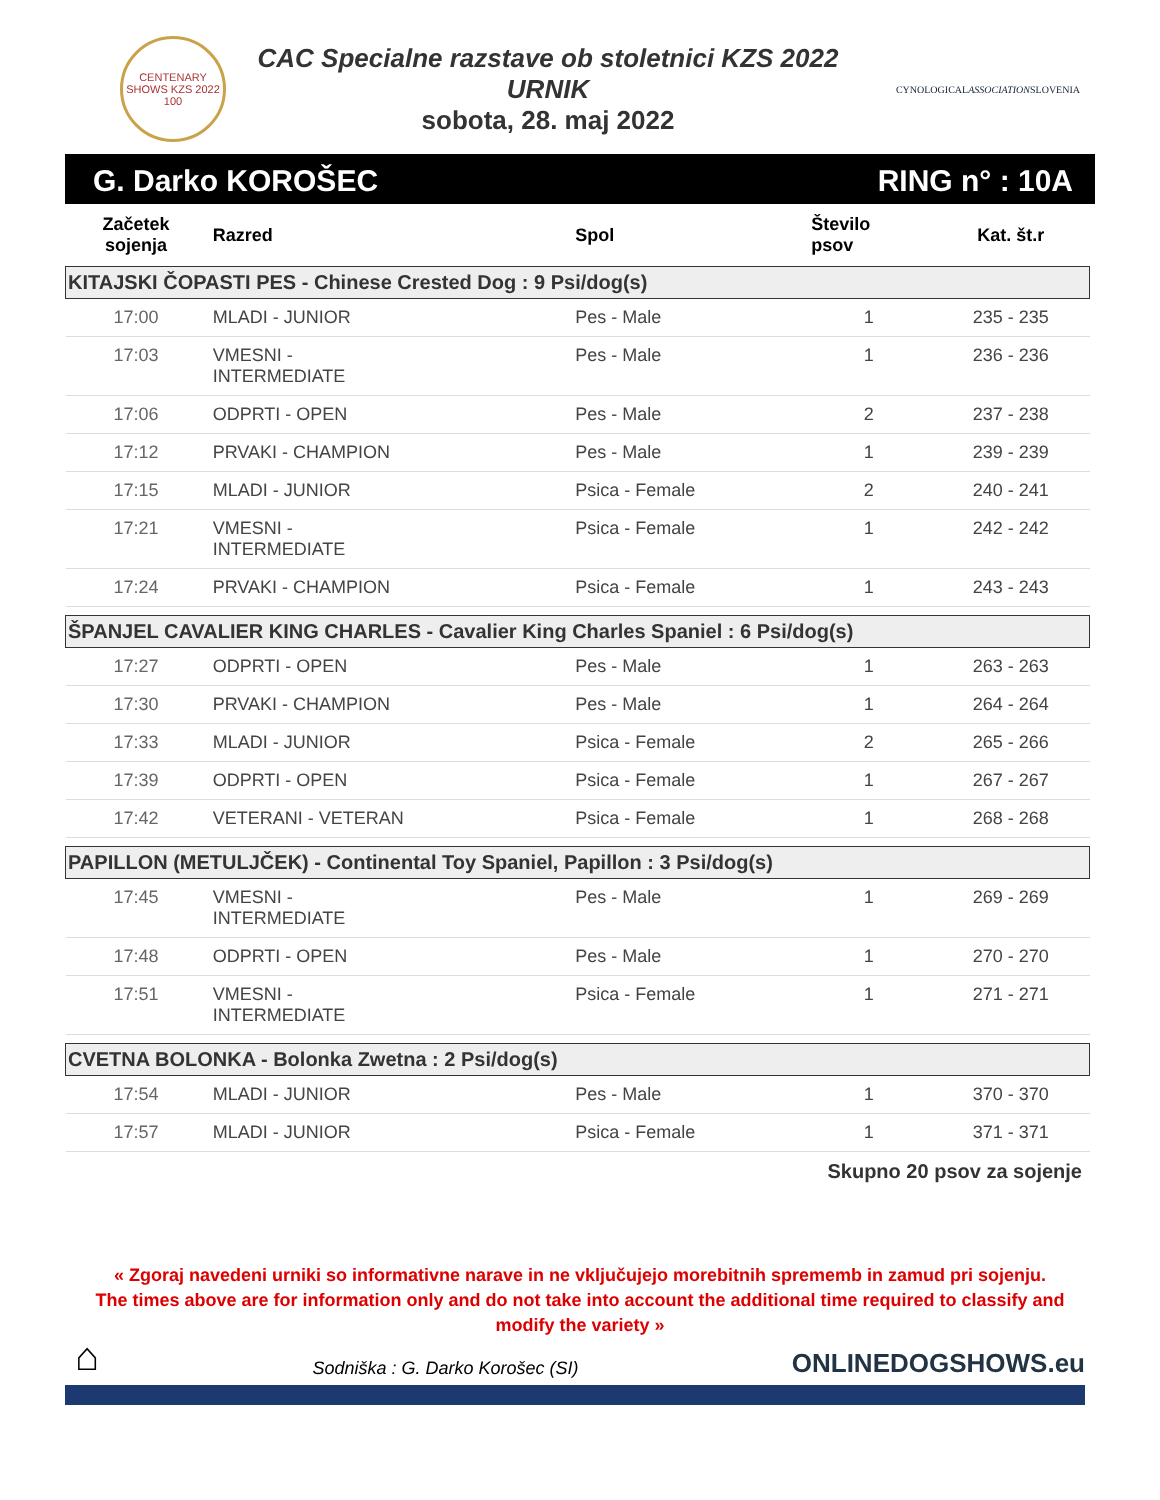CENTENARY SHOWS KZS 2022 100
CAC Specialne razstave ob stoletnici KZS 2022
URNIK
sobota, 28. maj 2022
CYNOLOGICALASSOCIATIONSLOVENIA
G. Darko KOROŠEC RING n° : 10A
| Začetek sojenja | Razred | Spol | Število psov | Kat. št.r |
| --- | --- | --- | --- | --- |
| KITAJSKI ČOPASTI PES - Chinese Crested Dog : 9 Psi/dog(s) | | | | |
| 17:00 | MLADI - JUNIOR | Pes - Male | 1 | 235 - 235 |
| 17:03 | VMESNI - INTERMEDIATE | Pes - Male | 1 | 236 - 236 |
| 17:06 | ODPRTI - OPEN | Pes - Male | 2 | 237 - 238 |
| 17:12 | PRVAKI - CHAMPION | Pes - Male | 1 | 239 - 239 |
| 17:15 | MLADI - JUNIOR | Psica - Female | 2 | 240 - 241 |
| 17:21 | VMESNI - INTERMEDIATE | Psica - Female | 1 | 242 - 242 |
| 17:24 | PRVAKI - CHAMPION | Psica - Female | 1 | 243 - 243 |
| ŠPANJEL CAVALIER KING CHARLES - Cavalier King Charles Spaniel : 6 Psi/dog(s) | | | | |
| 17:27 | ODPRTI - OPEN | Pes - Male | 1 | 263 - 263 |
| 17:30 | PRVAKI - CHAMPION | Pes - Male | 1 | 264 - 264 |
| 17:33 | MLADI - JUNIOR | Psica - Female | 2 | 265 - 266 |
| 17:39 | ODPRTI - OPEN | Psica - Female | 1 | 267 - 267 |
| 17:42 | VETERANI - VETERAN | Psica - Female | 1 | 268 - 268 |
| PAPILLON (METULJČEK) - Continental Toy Spaniel, Papillon : 3 Psi/dog(s) | | | | |
| 17:45 | VMESNI - INTERMEDIATE | Pes - Male | 1 | 269 - 269 |
| 17:48 | ODPRTI - OPEN | Pes - Male | 1 | 270 - 270 |
| 17:51 | VMESNI - INTERMEDIATE | Psica - Female | 1 | 271 - 271 |
| CVETNA BOLONKA - Bolonka Zwetna : 2 Psi/dog(s) | | | | |
| 17:54 | MLADI - JUNIOR | Pes - Male | 1 | 370 - 370 |
| 17:57 | MLADI - JUNIOR | Psica - Female | 1 | 371 - 371 |
Skupno 20 psov za sojenje
« Zgoraj navedeni urniki so informativne narave in ne vključujejo morebitnih sprememb in zamud pri sojenju.
The times above are for information only and do not take into account the additional time required to classify and modify the variety »
⌂ Sodniška : G. Darko Korošec (SI) ONLINEDOGSHOWS.eu